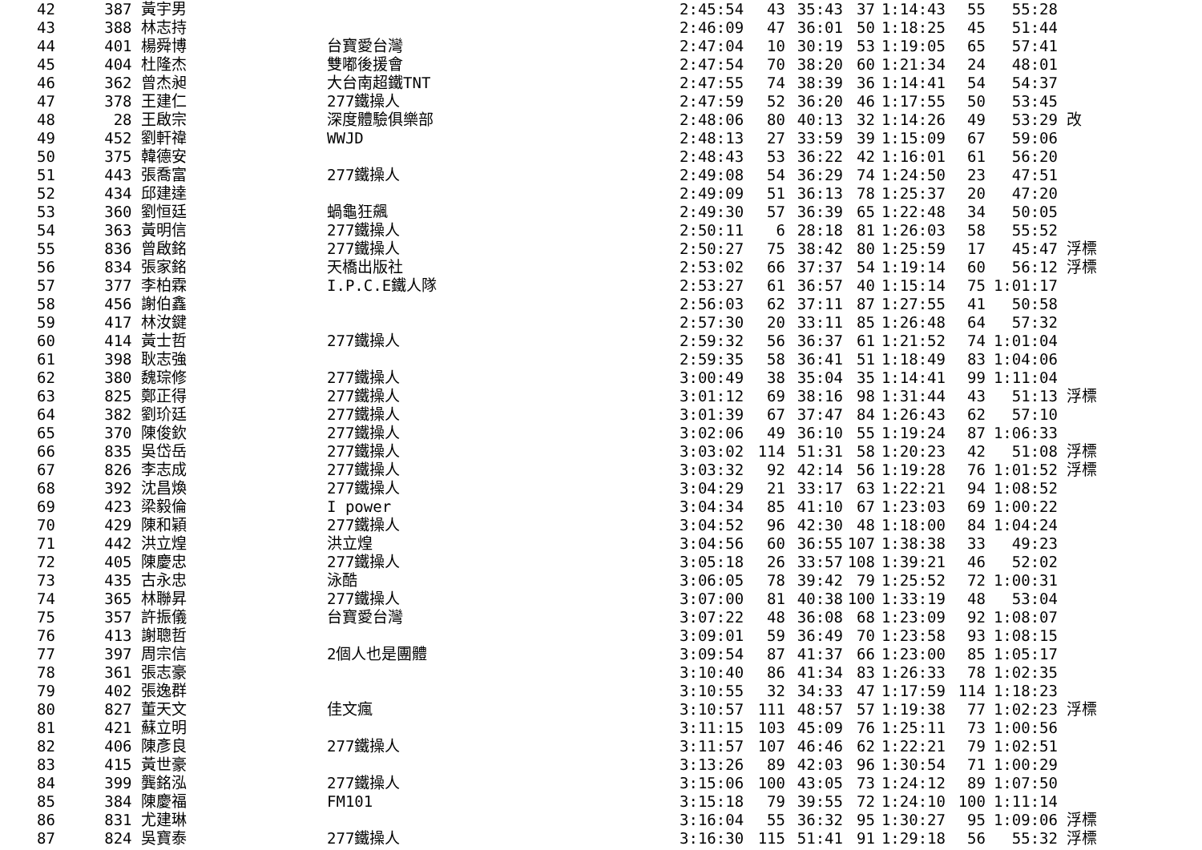| 42 | 387 | 黃宇男 | | 2:45:54 | 43 | 35:43 | 37 | 1:14:43 | 55 | 55:28 | |
| 43 | 388 | 林志持 | | 2:46:09 | 47 | 36:01 | 50 | 1:18:25 | 45 | 51:44 | |
| 44 | 401 | 楊舜博 | 台寶愛台灣 | 2:47:04 | 10 | 30:19 | 53 | 1:19:05 | 65 | 57:41 | |
| 45 | 404 | 杜隆杰 | 雙嘟後援會 | 2:47:54 | 70 | 38:20 | 60 | 1:21:34 | 24 | 48:01 | |
| 46 | 362 | 曾杰昶 | 大台南超鐵TNT | 2:47:55 | 74 | 38:39 | 36 | 1:14:41 | 54 | 54:37 | |
| 47 | 378 | 王建仁 | 277鐵操人 | 2:47:59 | 52 | 36:20 | 46 | 1:17:55 | 50 | 53:45 | |
| 48 | 28 | 王啟宗 | 深度體驗俱樂部 | 2:48:06 | 80 | 40:13 | 32 | 1:14:26 | 49 | 53:29 | 改 |
| 49 | 452 | 劉軒禕 | WWJD | 2:48:13 | 27 | 33:59 | 39 | 1:15:09 | 67 | 59:06 | |
| 50 | 375 | 韓德安 | | 2:48:43 | 53 | 36:22 | 42 | 1:16:01 | 61 | 56:20 | |
| 51 | 443 | 張喬富 | 277鐵操人 | 2:49:08 | 54 | 36:29 | 74 | 1:24:50 | 23 | 47:51 | |
| 52 | 434 | 邱建達 | | 2:49:09 | 51 | 36:13 | 78 | 1:25:37 | 20 | 47:20 | |
| 53 | 360 | 劉恒廷 | 蝸龜狂飆 | 2:49:30 | 57 | 36:39 | 65 | 1:22:48 | 34 | 50:05 | |
| 54 | 363 | 黃明信 | 277鐵操人 | 2:50:11 | 6 | 28:18 | 81 | 1:26:03 | 58 | 55:52 | |
| 55 | 836 | 曾啟銘 | 277鐵操人 | 2:50:27 | 75 | 38:42 | 80 | 1:25:59 | 17 | 45:47 | 浮標 |
| 56 | 834 | 張家銘 | 天橋出版社 | 2:53:02 | 66 | 37:37 | 54 | 1:19:14 | 60 | 56:12 | 浮標 |
| 57 | 377 | 李柏霖 | I.P.C.E鐵人隊 | 2:53:27 | 61 | 36:57 | 40 | 1:15:14 | 75 | 1:01:17 | |
| 58 | 456 | 謝伯鑫 | | 2:56:03 | 62 | 37:11 | 87 | 1:27:55 | 41 | 50:58 | |
| 59 | 417 | 林汝鍵 | | 2:57:30 | 20 | 33:11 | 85 | 1:26:48 | 64 | 57:32 | |
| 60 | 414 | 黃士哲 | 277鐵操人 | 2:59:32 | 56 | 36:37 | 61 | 1:21:52 | 74 | 1:01:04 | |
| 61 | 398 | 耿志強 | | 2:59:35 | 58 | 36:41 | 51 | 1:18:49 | 83 | 1:04:06 | |
| 62 | 380 | 魏琮修 | 277鐵操人 | 3:00:49 | 38 | 35:04 | 35 | 1:14:41 | 99 | 1:11:04 | |
| 63 | 825 | 鄭正得 | 277鐵操人 | 3:01:12 | 69 | 38:16 | 98 | 1:31:44 | 43 | 51:13 | 浮標 |
| 64 | 382 | 劉玠廷 | 277鐵操人 | 3:01:39 | 67 | 37:47 | 84 | 1:26:43 | 62 | 57:10 | |
| 65 | 370 | 陳俊欽 | 277鐵操人 | 3:02:06 | 49 | 36:10 | 55 | 1:19:24 | 87 | 1:06:33 | |
| 66 | 835 | 吳岱岳 | 277鐵操人 | 3:03:02 | 114 | 51:31 | 58 | 1:20:23 | 42 | 51:08 | 浮標 |
| 67 | 826 | 李志成 | 277鐵操人 | 3:03:32 | 92 | 42:14 | 56 | 1:19:28 | 76 | 1:01:52 | 浮標 |
| 68 | 392 | 沈昌煥 | 277鐵操人 | 3:04:29 | 21 | 33:17 | 63 | 1:22:21 | 94 | 1:08:52 | |
| 69 | 423 | 梁毅倫 | I power | 3:04:34 | 85 | 41:10 | 67 | 1:23:03 | 69 | 1:00:22 | |
| 70 | 429 | 陳和穎 | 277鐵操人 | 3:04:52 | 96 | 42:30 | 48 | 1:18:00 | 84 | 1:04:24 | |
| 71 | 442 | 洪立煌 | 洪立煌 | 3:04:56 | 60 | 36:55 | 107 | 1:38:38 | 33 | 49:23 | |
| 72 | 405 | 陳慶忠 | 277鐵操人 | 3:05:18 | 26 | 33:57 | 108 | 1:39:21 | 46 | 52:02 | |
| 73 | 435 | 古永忠 | 泳酷 | 3:06:05 | 78 | 39:42 | 79 | 1:25:52 | 72 | 1:00:31 | |
| 74 | 365 | 林聯昇 | 277鐵操人 | 3:07:00 | 81 | 40:38 | 100 | 1:33:19 | 48 | 53:04 | |
| 75 | 357 | 許振儀 | 台寶愛台灣 | 3:07:22 | 48 | 36:08 | 68 | 1:23:09 | 92 | 1:08:07 | |
| 76 | 413 | 謝聰哲 | | 3:09:01 | 59 | 36:49 | 70 | 1:23:58 | 93 | 1:08:15 | |
| 77 | 397 | 周宗信 | 2個人也是團體 | 3:09:54 | 87 | 41:37 | 66 | 1:23:00 | 85 | 1:05:17 | |
| 78 | 361 | 張志豪 | | 3:10:40 | 86 | 41:34 | 83 | 1:26:33 | 78 | 1:02:35 | |
| 79 | 402 | 張逸群 | | 3:10:55 | 32 | 34:33 | 47 | 1:17:59 | 114 | 1:18:23 | |
| 80 | 827 | 董天文 | 佳文瘋 | 3:10:57 | 111 | 48:57 | 57 | 1:19:38 | 77 | 1:02:23 | 浮標 |
| 81 | 421 | 蘇立明 | | 3:11:15 | 103 | 45:09 | 76 | 1:25:11 | 73 | 1:00:56 | |
| 82 | 406 | 陳彥良 | 277鐵操人 | 3:11:57 | 107 | 46:46 | 62 | 1:22:21 | 79 | 1:02:51 | |
| 83 | 415 | 黃世豪 | | 3:13:26 | 89 | 42:03 | 96 | 1:30:54 | 71 | 1:00:29 | |
| 84 | 399 | 龔銘泓 | 277鐵操人 | 3:15:06 | 100 | 43:05 | 73 | 1:24:12 | 89 | 1:07:50 | |
| 85 | 384 | 陳慶福 | FM101 | 3:15:18 | 79 | 39:55 | 72 | 1:24:10 | 100 | 1:11:14 | |
| 86 | 831 | 尤建琳 | | 3:16:04 | 55 | 36:32 | 95 | 1:30:27 | 95 | 1:09:06 | 浮標 |
| 87 | 824 | 吳寶泰 | 277鐵操人 | 3:16:30 | 115 | 51:41 | 91 | 1:29:18 | 56 | 55:32 | 浮標 |